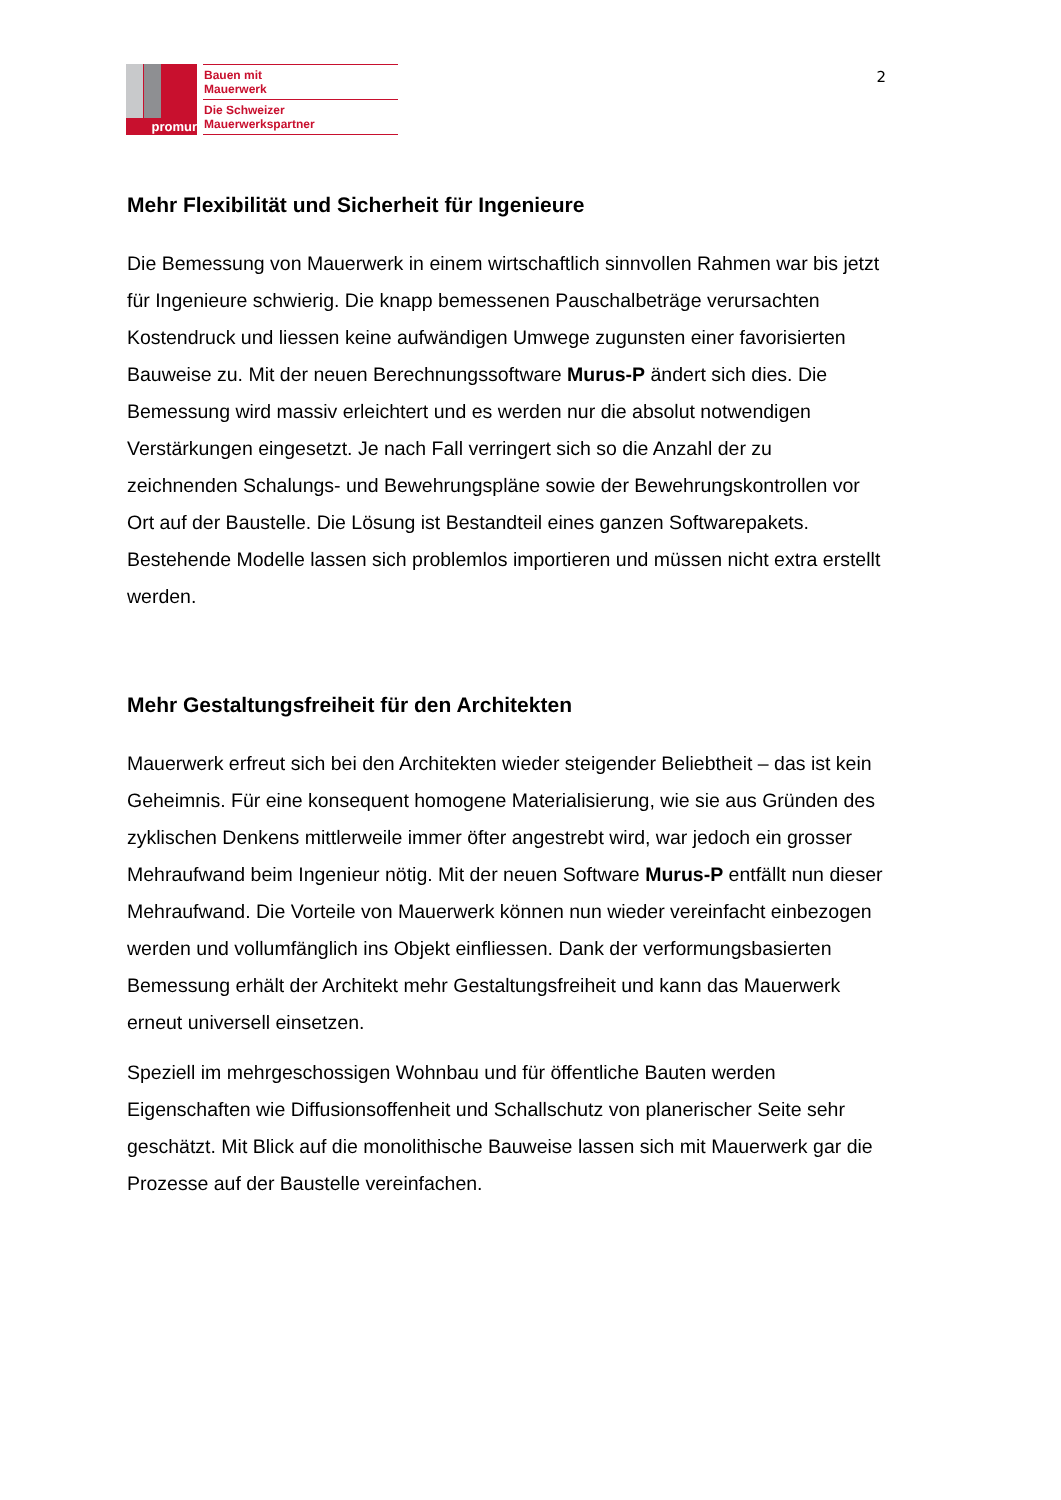promur
Bauen mit
Mauerwerk
Die Schweizer
Mauerwerkspartner
2
Mehr Flexibilität und Sicherheit für Ingenieure
Die Bemessung von Mauerwerk in einem wirtschaftlich sinnvollen Rahmen war bis jetzt für Ingenieure schwierig. Die knapp bemessenen Pauschalbeträge verursachten Kostendruck und liessen keine aufwändigen Umwege zugunsten einer favorisierten Bauweise zu. Mit der neuen Berechnungssoftware Murus-P ändert sich dies. Die Bemessung wird massiv erleichtert und es werden nur die absolut notwendigen Verstärkungen eingesetzt. Je nach Fall verringert sich so die Anzahl der zu zeichnenden Schalungs- und Bewehrungspläne sowie der Bewehrungskontrollen vor Ort auf der Baustelle. Die Lösung ist Bestandteil eines ganzen Softwarepakets. Bestehende Modelle lassen sich problemlos importieren und müssen nicht extra erstellt werden.
Mehr Gestaltungsfreiheit für den Architekten
Mauerwerk erfreut sich bei den Architekten wieder steigender Beliebtheit – das ist kein Geheimnis. Für eine konsequent homogene Materialisierung, wie sie aus Gründen des zyklischen Denkens mittlerweile immer öfter angestrebt wird, war jedoch ein grosser Mehraufwand beim Ingenieur nötig. Mit der neuen Software Murus-P entfällt nun dieser Mehraufwand. Die Vorteile von Mauerwerk können nun wieder vereinfacht einbezogen werden und vollumfänglich ins Objekt einfliessen. Dank der verformungsbasierten Bemessung erhält der Architekt mehr Gestaltungsfreiheit und kann das Mauerwerk erneut universell einsetzen.
Speziell im mehrgeschossigen Wohnbau und für öffentliche Bauten werden Eigenschaften wie Diffusionsoffenheit und Schallschutz von planerischer Seite sehr geschätzt. Mit Blick auf die monolithische Bauweise lassen sich mit Mauerwerk gar die Prozesse auf der Baustelle vereinfachen.